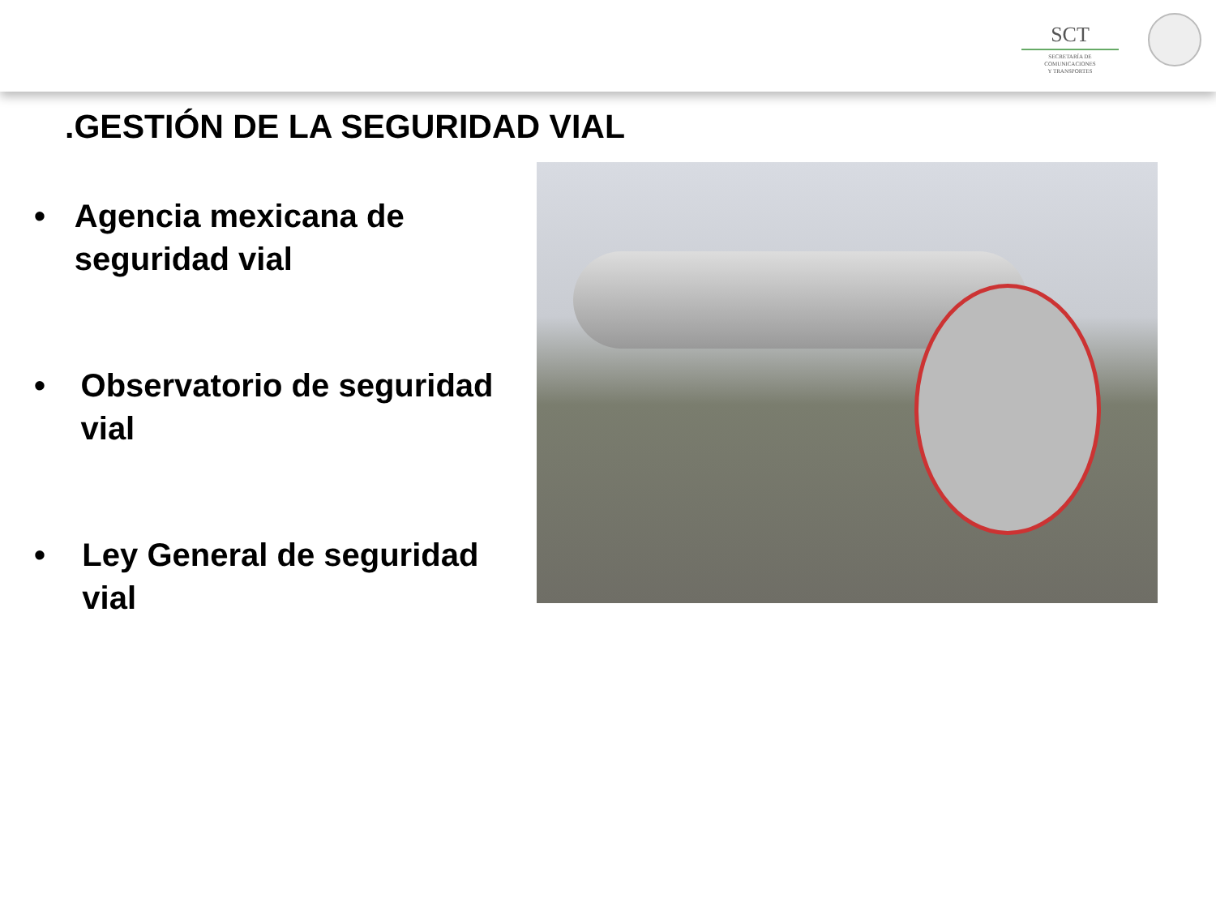SCT
SECRETARÍA DE
COMUNICACIONES
Y TRANSPORTES
.GESTIÓN DE LA SEGURIDAD VIAL
• Agencia mexicana de seguridad vial
• Observatorio de seguridad vial
• Ley General de seguridad vial